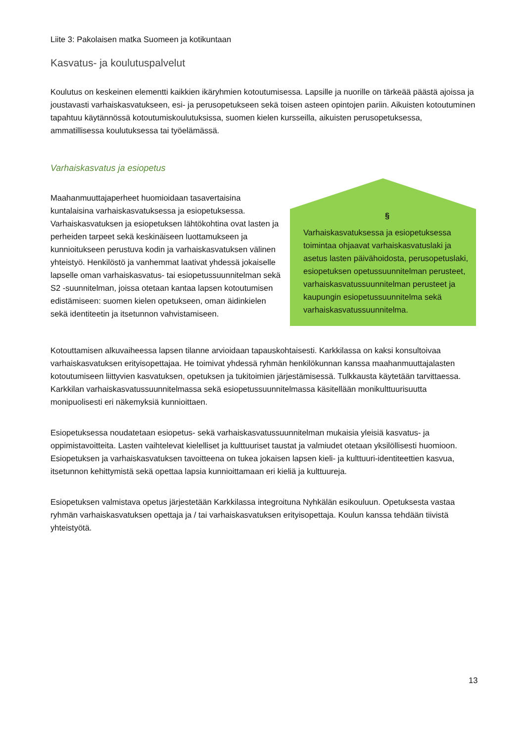Liite 3: Pakolaisen matka Suomeen ja kotikuntaan
Kasvatus- ja koulutuspalvelut
Koulutus on keskeinen elementti kaikkien ikäryhmien kotoutumisessa. Lapsille ja nuorille on tärkeää päästä ajoissa ja joustavasti varhaiskasvatukseen, esi- ja perusopetukseen sekä toisen asteen opintojen pariin. Aikuisten kotoutuminen tapahtuu käytännössä kotoutumiskoulutuksissa, suomen kielen kursseilla, aikuisten perusopetuksessa, ammatillisessa koulutuksessa tai työelämässä.
Varhaiskasvatus ja esiopetus
Maahanmuuttajaperheet huomioidaan tasavertaisina kuntalaisina varhaiskasvatuksessa ja esiopetuksessa. Varhaiskasvatuksen ja esiopetuksen lähtökohtina ovat lasten ja perheiden tarpeet sekä keskinäiseen luottamukseen ja kunnioitukseen perustuva kodin ja varhaiskasvatuksen välinen yhteistyö. Henkilöstö ja vanhemmat laativat yhdessä jokaiselle lapselle oman varhaiskasvatus- tai esiopetussuunnitelman sekä S2 -suunnitelman, joissa otetaan kantaa lapsen kotoutumisen edistämiseen: suomen kielen opetukseen, oman äidinkielen sekä identiteetin ja itsetunnon vahvistamiseen.
§
Varhaiskasvatuksessa ja esiopetuksessa toimintaa ohjaavat varhaiskasvatuslaki ja asetus lasten päivähoidosta, perusopetuslaki, esiopetuksen opetussuunnitelman perusteet, varhaiskasvatussuunnitelman perusteet ja kaupungin esiopetussuunnitelma sekä varhaiskasvatussuunnitelma.
Kotouttamisen alkuvaiheessa lapsen tilanne arvioidaan tapauskohtaisesti. Karkkilassa on kaksi konsultoivaa varhaiskasvatuksen erityisopettajaa. He toimivat yhdessä ryhmän henkilökunnan kanssa maahanmuuttajalasten kotoutumiseen liittyvien kasvatuksen, opetuksen ja tukitoimien järjestämisessä. Tulkkausta käytetään tarvittaessa. Karkkilan varhaiskasvatussuunnitelmassa sekä esiopetussuunnitelmassa käsitellään monikulttuurisuutta monipuolisesti eri näkemyksiä kunnioittaen.
Esiopetuksessa noudatetaan esiopetus- sekä varhaiskasvatussuunnitelman mukaisia yleisiä kasvatus- ja oppimistavoitteita. Lasten vaihtelevat kielelliset ja kulttuuriset taustat ja valmiudet otetaan yksilöllisesti huomioon. Esiopetuksen ja varhaiskasvatuksen tavoitteena on tukea jokaisen lapsen kieli- ja kulttuuri-identiteettien kasvua, itsetunnon kehittymistä sekä opettaa lapsia kunnioittamaan eri kieliä ja kulttuureja.
Esiopetuksen valmistava opetus järjestetään Karkkilassa integroituna Nyhkälän esikouluun. Opetuksesta vastaa ryhmän varhaiskasvatuksen opettaja ja / tai varhaiskasvatuksen erityisopettaja. Koulun kanssa tehdään tiivistä yhteistyötä.
13